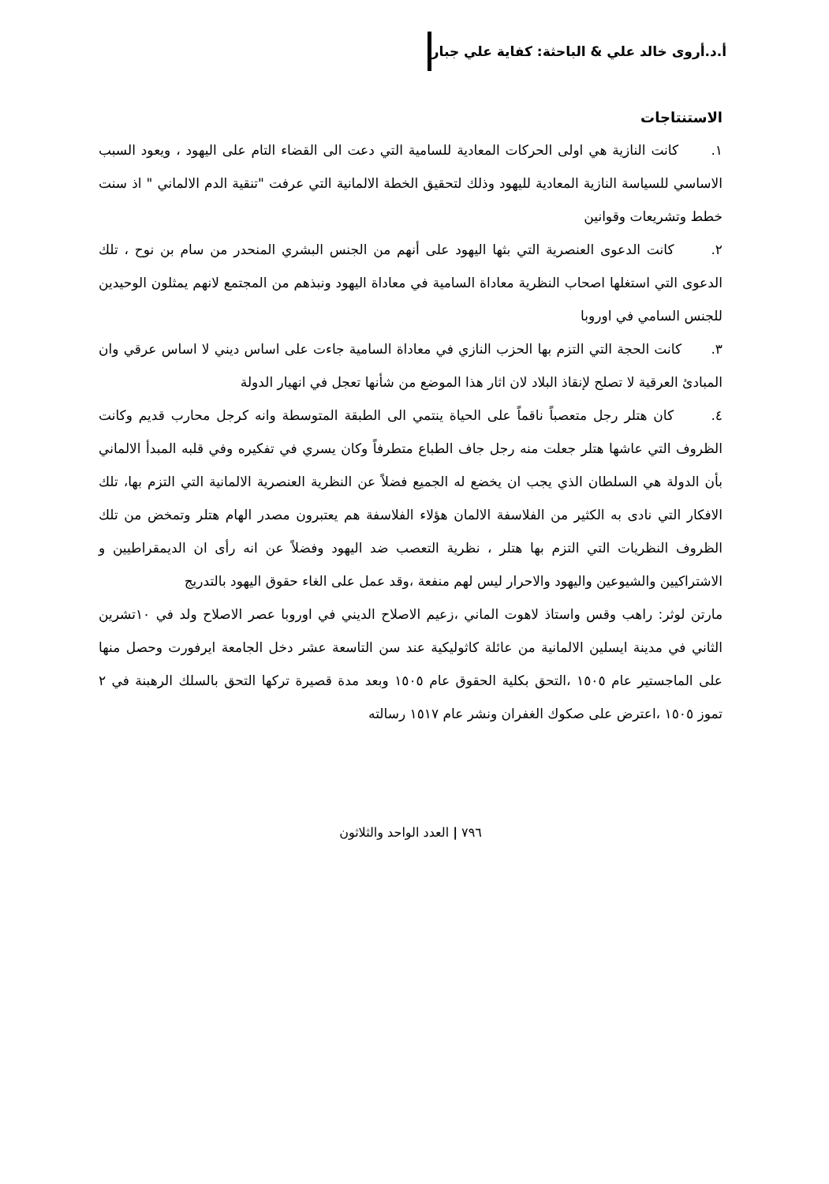أ.د.أروى خالد علي & الباحثة: كفاية علي جبار
الاستنتاجات
١. كانت النازية هي اولى الحركات المعادية للسامية التي دعت الى القضاء التام على اليهود ، ويعود السبب الاساسي للسياسة النازية المعادية لليهود وذلك لتحقيق الخطة الالمانية التي عرفت "تنقية الدم الالماني " اذ سنت خطط وتشريعات وقوانين
٢. كانت الدعوى العنصرية التي بثها اليهود على أنهم من الجنس البشري المنحدر من سام بن نوح ، تلك الدعوى التي استغلها اصحاب النظرية معاداة السامية في معاداة اليهود ونبذهم من المجتمع لانهم يمثلون الوحيدين للجنس السامي في اوروبا
٣. كانت الحجة التي التزم بها الحزب النازي في معاداة السامية جاءت على اساس ديني لا اساس عرقي وان المبادئ العرقية لا تصلح لإنقاذ البلاد لان اثار هذا الموضع من شأنها تعجل في انهيار الدولة
٤. كان هتلر رجل متعصباً ناقماً على الحياة ينتمي الى الطبقة المتوسطة وانه كرجل محارب قديم وكانت الظروف التي عاشها هتلر جعلت منه رجل جاف الطباع متطرفاً وكان يسري في تفكيره وفي قلبه المبدأ الالماني بأن الدولة هي السلطان الذي يجب ان يخضع له الجميع فضلاً عن النظرية العنصرية الالمانية التي التزم بها، تلك الافكار التي نادى به الكثير من الفلاسفة الالمان هؤلاء الفلاسفة هم يعتبرون مصدر الهام هتلر وتمخض من تلك الظروف النظريات التي التزم بها هتلر ، نظرية التعصب ضد اليهود وفضلاً عن انه رأى ان الديمقراطيين و الاشتراكيين والشيوعين واليهود والاحرار ليس لهم منفعة ،وقد عمل على الغاء حقوق اليهود بالتدريج
مارتن لوثر: راهب وقس واستاذ لاهوت الماني ،زعيم الاصلاح الديني في اوروبا عصر الاصلاح ولد في ١٠تشرين الثاني في مدينة ايسلين الالمانية من عائلة كاثوليكية عند سن التاسعة عشر دخل الجامعة ايرفورت وحصل منها على الماجستير عام ١٥٠٥ ،التحق بكلية الحقوق عام ١٥٠٥ وبعد مدة قصيرة تركها التحق بالسلك الرهبنة في ٢ تموز ١٥٠٥ ،اعترض على صكوك الغفران ونشر عام ١٥١٧ رسالته
٧٩٦ | العدد الواحد والثلاثون